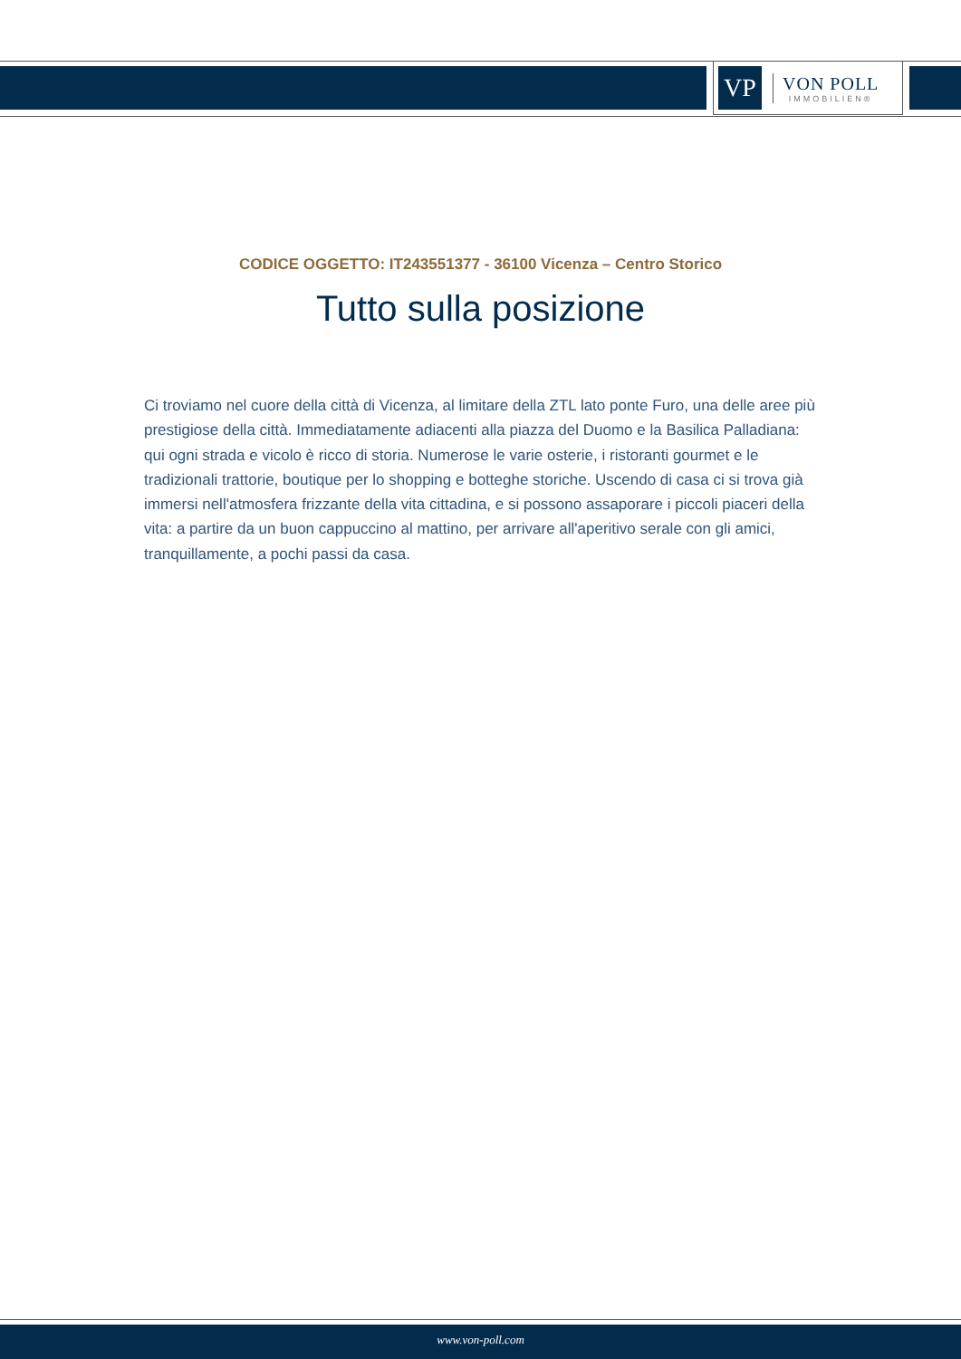VP
VON POLL
IMMOBILIEN®
CODICE OGGETTO: IT243551377 - 36100 Vicenza – Centro Storico
Tutto sulla posizione
Ci troviamo nel cuore della città di Vicenza, al limitare della ZTL lato ponte Furo, una delle aree più prestigiose della città. Immediatamente adiacenti alla piazza del Duomo e la Basilica Palladiana: qui ogni strada e vicolo è ricco di storia. Numerose le varie osterie, i ristoranti gourmet e le tradizionali trattorie, boutique per lo shopping e botteghe storiche. Uscendo di casa ci si trova già immersi nell'atmosfera frizzante della vita cittadina, e si possono assaporare i piccoli piaceri della vita: a partire da un buon cappuccino al mattino, per arrivare all'aperitivo serale con gli amici, tranquillamente, a pochi passi da casa.
www.von-poll.com